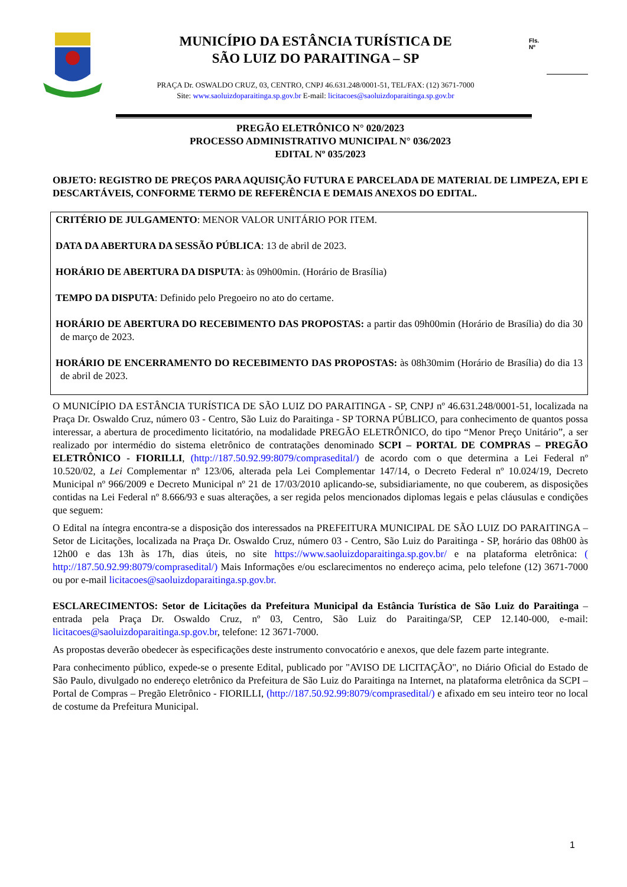MUNICÍPIO DA ESTÂNCIA TURÍSTICA DE
SÃO LUIZ DO PARAITINGA – SP
PRAÇA Dr. OSWALDO CRUZ, 03, CENTRO, CNPJ 46.631.248/0001-51, TEL/FAX: (12) 3671-7000
Site: www.saoluizdoparaitinga.sp.gov.br E-mail: licitacoes@saoluizdoparaitinga.sp.gov.br
Fls.
Nº
PREGÃO ELETRÔNICO N° 020/2023
PROCESSO ADMINISTRATIVO MUNICIPAL N° 036/2023
EDITAL Nº 035/2023
OBJETO: REGISTRO DE PREÇOS PARA AQUISIÇÃO FUTURA E PARCELADA DE MATERIAL DE LIMPEZA, EPI E DESCARTÁVEIS, CONFORME TERMO DE REFERÊNCIA E DEMAIS ANEXOS DO EDITAL.
CRITÉRIO DE JULGAMENTO: MENOR VALOR UNITÁRIO POR ITEM.
DATA DA ABERTURA DA SESSÃO PÚBLICA: 13 de abril de 2023.
HORÁRIO DE ABERTURA DA DISPUTA: às 09h00min. (Horário de Brasília)
TEMPO DA DISPUTA: Definido pelo Pregoeiro no ato do certame.
HORÁRIO DE ABERTURA DO RECEBIMENTO DAS PROPOSTAS: a partir das 09h00min (Horário de Brasília) do dia 30 de março de 2023.
HORÁRIO DE ENCERRAMENTO DO RECEBIMENTO DAS PROPOSTAS: às 08h30mim (Horário de Brasília) do dia 13 de abril de 2023.
O MUNICÍPIO DA ESTÂNCIA TURÍSTICA DE SÃO LUIZ DO PARAITINGA - SP, CNPJ nº 46.631.248/0001-51, localizada na Praça Dr. Oswaldo Cruz, número 03 - Centro, São Luiz do Paraitinga - SP TORNA PÚBLICO, para conhecimento de quantos possa interessar, a abertura de procedimento licitatório, na modalidade PREGÃO ELETRÔNICO, do tipo “Menor Preço Unitário”, a ser realizado por intermédio do sistema eletrônico de contratações denominado SCPI – PORTAL DE COMPRAS – PREGÃO ELETRÔNICO - FIORILLI, (http://187.50.92.99:8079/comprasedital/) de acordo com o que determina a Lei Federal nº 10.520/02, a Lei Complementar nº 123/06, alterada pela Lei Complementar 147/14, o Decreto Federal nº 10.024/19, Decreto Municipal nº 966/2009 e Decreto Municipal nº 21 de 17/03/2010 aplicando-se, subsidiariamente, no que couberem, as disposições contidas na Lei Federal nº 8.666/93 e suas alterações, a ser regida pelos mencionados diplomas legais e pelas cláusulas e condições que seguem:
O Edital na íntegra encontra-se a disposição dos interessados na PREFEITURA MUNICIPAL DE SÃO LUIZ DO PARAITINGA – Setor de Licitações, localizada na Praça Dr. Oswaldo Cruz, número 03 - Centro, São Luiz do Paraitinga - SP, horário das 08h00 às 12h00 e das 13h às 17h, dias úteis, no site https://www.saoluizdoparaitinga.sp.gov.br/ e na plataforma eletrônica: ( http://187.50.92.99:8079/comprasedital/) Mais Informações e/ou esclarecimentos no endereço acima, pelo telefone (12) 3671-7000 ou por e-mail licitacoes@saoluizdoparaitinga.sp.gov.br.
ESCLARECIMENTOS: Setor de Licitações da Prefeitura Municipal da Estância Turística de São Luiz do Paraitinga – entrada pela Praça Dr. Oswaldo Cruz, nº 03, Centro, São Luiz do Paraitinga/SP, CEP 12.140-000, e-mail: licitacoes@saoluizdoparaitinga.sp.gov.br, telefone: 12 3671-7000.
As propostas deverão obedecer às especificações deste instrumento convocatório e anexos, que dele fazem parte integrante.
Para conhecimento público, expede-se o presente Edital, publicado por "AVISO DE LICITAÇÃO", no Diário Oficial do Estado de São Paulo, divulgado no endereço eletrônico da Prefeitura de São Luiz do Paraitinga na Internet, na plataforma eletrônica da SCPI – Portal de Compras – Pregão Eletrônico - FIORILLI, (http://187.50.92.99:8079/comprasedital/) e afixado em seu inteiro teor no local de costume da Prefeitura Municipal.
1